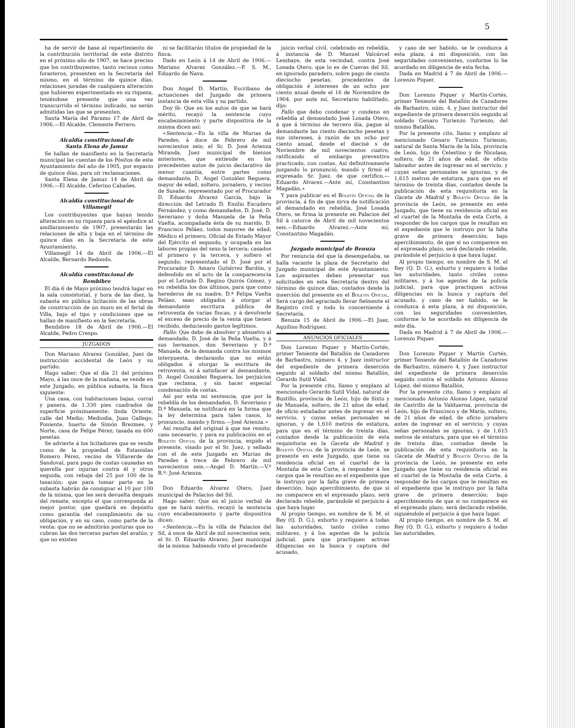5
ha de servir de base al repartimiento de la contribución territorial de este distrito en el próximo año de 1907, se hace preciso que los contribuyentes, tanto vecinos como forasteros, presenten en la Secretaría del mismo, en el término de quince días, relaciones juradas de cualquiera alteración que hubieren experimentado en su riqueza, teniéndose presente que una vez transcurrido el término indicado, no serán admitidas las que se presenten.
Santa María del Páramo 17 de Abril de 1906.—El Alcalde, Clemente Ferrero.
Alcaldía constitucional de
Santa Elena de Jamuz
Se hallan de manifiesto en la Secretaría municipal las cuentas de los Pósitos de este Ayuntamiento del año de 1905, por espacio de quince días, para oír reclamaciones.
Santa Elena de Jamuz 14 de Abril de 1906.—El Alcalde, Ceferino Cabañes.
Alcaldía constitucional de
Villamegil
Los contribuyentes que hayan tenido alteración en su riqueza para el apéndice al amillaramiento de 1907, presentarán las relaciones de alta y baja en el término de quince días en la Secretaría de este Ayuntamiento.
Villamegil 14 de Abril de 1906.—El Alcalde, Bernardo Redondo.
Alcaldía constitucional de
Bembibre
El día 6 de Mayo próximo tendrá lugar en la sala consistorial, y hora de las diez, la subasta en pública licitación de las obras de construcción de un muro en el ferial de Villa, bajo el tipo y condiciones que se hallan de manifiesto en la Secretaría.
Bembibre 18 de Abril de 1906.—El Alcalde, Pedro Crespo.
JUZGADOS
Don Mariano Alvarez González, Juez de instrucción accidental de León y su partido:
Hago saber: Que el día 21 del próximo Mayo, á las once de la mañana, se vende en este Juzgado, en pública subasta, la finca siguiente:
Una casa, con habitaciones bajas, corral y panera, de 1.330 pies cuadrados de superficie próximamente: linda Oriente, calle del Medio; Mediodía, Juan Gallego; Poniente, huerto de Simón Brezmes, y Norte, casa de Felipe Pérez; tasada en 600 pesetas.
Se advierte á los licitadores que se vende como de la propiedad de Estanislao Romero Pérez, vecino de Villaverde de Sandoval, para pago de costas causadas en querella por injurias contra él y otros seguida, con rebaja del 25 por 100 de la tasación; que para tomar parte en la subasta habrán de consignar el 10 por 100 de la misma, que les será devuelta después del remate, excepto el que corresponda al mejor postor, que quedará en depósito como garantía del cumplimiento de su obligación, y en su caso, como parte de la venta; que no se admitirán posturas que no cubran las dos terceras partes del avalúo, y que no existen
ni se facilitarán títulos de propiedad de la finca.
Dado en León á 14 de Abril de 1906.—Mariano Alvarez González.—P. S. M., Eduardo de Nava.
Don Angel D. Martín, Escribano de actuaciones del Juzgado de primera instancia de esta villa y su partido.
Doy fé: Que en los autos de que se hará mérito, recayó la sentencia cuyo encabezamiento y parte dispositiva de la misma dicen así:
«Sentencia.—En la villa de Murias de Paredes, á doce de Febrero de mil novecientos seis; el Sr. D. José Arienza Miranda, Juez municipal de bienios anteriores, que entiende en los precedentes autos de juicio declarativo de menor cuantía, entre partes como demandante, D. Angel González Reguera, mayor de edad, soltero, jornalero, y vecino de Susañe, representado por el Procurador D. Eduardo Alvarez García, bajo la dirección del Letrado D. Emilio Escudero Fernández, y como demandados, D. José, D. Severiano y doña Manuela de la Peña Vuelta, acompañada ésta de su marido, D. Francisco Peláez, todos mayores de edad; Médico el primero, Oficial de Estado Mayor del Ejército el segundo, y ocupada en las labores propias del sexo la tercera; casados el primero y la tercera, y soltero el segundo; representado el D. José por el Procurador D. Amaro Gutiérrez Bardón, y defendido en el acto de la comparecencia por el Letrado D. Regino Quirós Gómez, y en rebeldía los dos últimos, para que como herederos de su madre, D.ª Felipa Vuelta Peláez, sean obligados á otorgar al demandante escritura pública de retroventa de varias fincas, y á devolverle el exceso de precio de la venta que tienen recibido, deduciendo gastos legítimos.
Fallo: Que debo de absolver y absuelvo al demandado, D. José de la Peña Vuelta, y á sus hermanos, don Severiano y D.ª Manuela, de la demanda contra los mismos interpuesta, declarando que no están obligados á otorgar la escritura de retroventa, ni á satisfacer al demandante, D. Angel González Reguera, los perjuicios que reclama, y sin hacer especial condenación de costas.
Así por esta mi sentencia, que por la rebeldía de los demandados, D. Severiano y D.ª Manuela, se notificará en la forma que la ley determina para tales casos, lo pronuncio, mando y firmo.—José Arienza.»
Así resulta del original á que me remito, caso necesario, y para su publicación en el Boletín Oficial de la provincia, expido el presente, visado por el Sr. Juez, y sellado con el de este Juzgado en Murias de Paredes á trece de Febrero de mil novecientos seis.—Angel D. Martín.—V.º B.º: José Arienza.
Don Eduardo Alvarez Otero, Juez municipal de Palacios del Sil.
Hago saber: Que en el juicio verbal de que se hará mérito, recayó la sentencia cuyo encabezamiento y parte dispositiva dicen:
«Sentencia.—En la villa de Palacios del Sil, á once de Abril de mil novecientos seis; el Sr. D. Eduardo Alvarez, Juez municipal de la misma: habiendo visto el precedente
juicio verbal civil, celebrado en rebeldía, á instancia de D. Manuel Valcárcel Lembaye, de esta vecindad, contra José Losada Otero, que lo es de Cuevas del Sil, en ignorado paradero, sobre pago de ciento dieciocho pesetas, procedentes de obligación é intereses de un ocho por ciento anual desde el 16 de Noviembre de 1904, por ante mí, Secretario habilitado, dijo:
Fallo que debo condenar y condeno en rebeldía al demandado José Losada Otero, á que á término de tercero día, pague al demandante las ciento dieciocho pesetas y sus intereses, á razón de un ocho por ciento anual, desde el diecisé s de Noviembre de mil novecientos cuatro, ratificando el embargo preventivo practicado, con costas. Así definitivamente juzgando lo pronunció, mandó y firmó el expresado Sr. Juez, de que certifico.—Eduardo Alvarez.—Ante mí, Constantino Magadán.»
Y para publicar en el Boletín Oficial de la provincia, á fin de que sirva de notificación al demandado en rebeldía, José Losada Otero, se firma la presente en Palacios del Sil á catorce de Abril de mil novecientos seis.—Eduardo Alvarez.—Ante mí, Constantino Magadán.
Juzgado municipal de Benuza
Por renuncia del que la desempeñaba, se halla vacante la plaza de Secretario del Juzgado municipal de este Ayuntamiento. Los aspirantes deben presentar sus solicitudes en esta Secretaría dentro del término de quince días, contados desde la inserción del presente en el Boletín Oficial. Será cargo del agraciado llevar fielmente el Registro civil y todo lo concerniente á Secretaría.
Benuza 15 de Abril de 1906.—El Juez, Aquilino Rodríguez.
ANUNCIOS OFICIALES
Don Lorenzo Piquer y Martín-Cortés, primer Teniente del Batallón de Cazadores de Barbastro, número 4, y Juez instructor del expediente de primera deserción seguido al soldado del mismo Batallón, Gerardo Sutil Vidal.
Por la presente cito, llamo y emplazo al mencionado Gerardo Sutil Vidal, natural de Bustillo, provincia de León, hijo de Sixto y de Manuela, soltero, de 21 años de edad, de oficio estañador antes de ingresar en el servicio, y cuyas señas personales se ignoran, y de 1,610 metros de estatura, para que en el término de treinta días, contados desde la publicación de esta requisitoria en la Gaceta de Madrid y Boletín Oficial de la provincia de León, se presente en este Juzgado, que tiene su residencia oficial en el cuartel de la Montaña de esta Corte, á responder á los cargos que le resultan en el expediente que le instruyo por la falta grave de primera deserción; bajo apercibimiento, de que si no comparece en el expresado plazo, será declarado rebelde, parándole el perjuicio á que haya lugar.
Al propio tiempo, en nombre de S. M. el Rey (Q. D. G.), exhorto y requiero á todas las autoridades, tanto civiles como militares, y á los agentes de la policía judicial, para que practiquen activas diligencias en la busca y captura del acusado,
y caso de ser habido, se le conduzca á esta plaza, á mi disposición, con las seguridades convenientes, conforme lo he acordado en diligencia de esta fecha.
Dada en Madrid á 7 de Abril de 1906.—Lorenzo Piquer.
Don Lorenzo Piquer y Martín-Cortés, primer Teniente del Batallón de Cazadores de Barbastro, núm. 4, y Juez instructor del expediente de primera deserción seguido al soldado Genaro Turienzo Turienzo, del mismo Batallón.
Por la presente cito, llamo y emplazo al mencionado Genaro Turienzo Turienzo, natural de Santa María de la Isla, provincia de León, hijo de Celestino y de Nicolasa, soltero, de 21 años de edad, de oficio labrador antes de ingresar en el servicio, y cuyas señas personales se ignoran, y de 1,615 metros de estatura, para que en el término de treinta días, contados desde la publicación de esta requisitoria en la Gaceta de Madrid y Boletín Oficial de la provincia de León, se presente en este Juzgado, que tiene su residencia oficial en el cuartel de la Montaña de esta Corte, á responder de los cargos que le resultan en el expediente que le instruyo por la falta grave de primera deserción; bajo apercibimiento, de que si no comparece en el expresado plazo, será declarado rebelde, parándole el perjuicio á que haya lugar.
Al propio tiempo, en nombre de S. M. el Rey (Q. D. G.), exhorto y requiero á todas las autoridades, tanto civiles como militares, y á los agentes de la policía judicial, para que practiquen activas diligencias en la busca y captura del acusado, y caso de ser habido, se le conduzca á esta plaza, á mi disposición, con las seguridades convenientes, conforme lo he acordado en diligencia de este día.
Dada en Madrid á 7 de Abril de 1906.—Lorenzo Piquer.
Don Lorenzo Piquer y Martín Cortés, primer Teniente del Batallón de Cazadores de Barbastro, número 4, y Juez instructor del expediente de primera deserción seguido contra el soldado Antonio Alonso López, del mismo Batallón.
Por la presente cito, llamo y emplazo al mencionado Antonio Alonso López, natural de Castrillo de la Valduerna, provincia de León, hijo de Francisco y de María, soltero, de 21 años de edad, de oficio jornalero antes de ingresar en el servicio, y cuyas señas personales se ignoran, y de 1,615 metros de estatura, para que en el término de treinta días, contados desde la publicación de esta requisitoria en la Gaceta de Madrid y Boletín Oficial de la provincia de León, se presente en este Juzgado que tiene su residencia oficial en el cuartel de la Montaña de esta Corte, á responder de los cargos que le resultan en el expediente que le instruyo por la falta grave de primera deserción; bajo apercibimiento de que si no comparece en el expresado plazo, será declarado rebelde, siguiéndole el perjuicio á que haya lugar.
Al propio tiempo, en nombre de S. M. el Rey (Q. D. G.), exhorto y requiero á todas las autoridades,